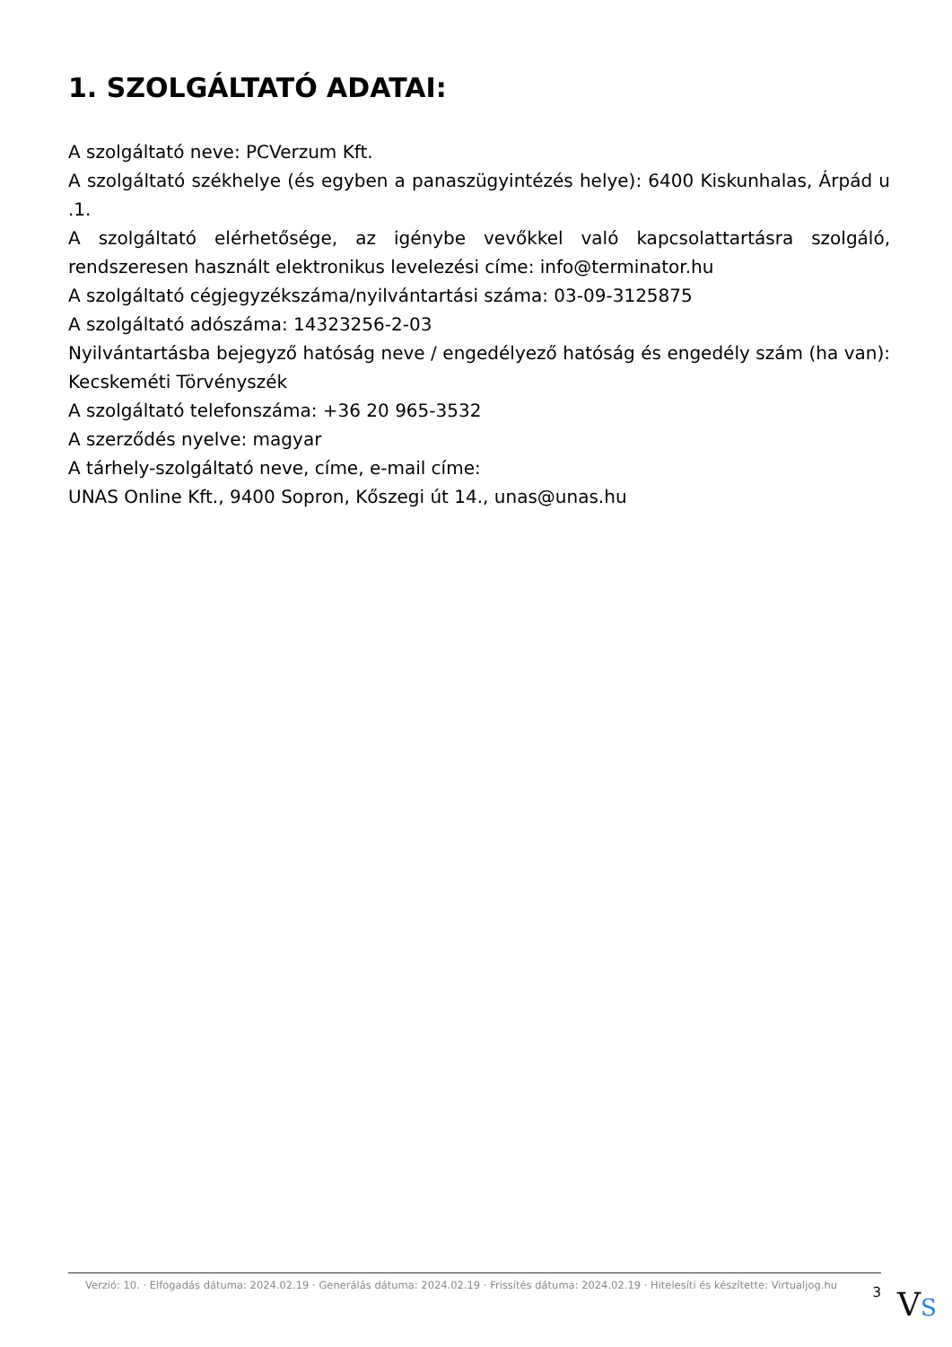1. SZOLGÁLTATÓ ADATAI:
A szolgáltató neve: PCVerzum Kft.
A szolgáltató székhelye (és egyben a panaszügyintézés helye): 6400 Kiskunhalas, Árpád u .1.
A szolgáltató elérhetősége, az igénybe vevőkkel való kapcsolattartásra szolgáló, rendszeresen használt elektronikus levelezési címe: info@terminator.hu
A szolgáltató cégjegyzékszáma/nyilvántartási száma: 03-09-3125875
A szolgáltató adószáma: 14323256-2-03
Nyilvántartásba bejegyző hatóság neve / engedélyező hatóság és engedély szám (ha van): Kecskeméti Törvényszék
A szolgáltató telefonszáma: +36 20 965-3532
A szerződés nyelve: magyar
A tárhely-szolgáltató neve, címe, e-mail címe:
UNAS Online Kft., 9400 Sopron, Kőszegi út 14., unas@unas.hu
Verzió: 10. · Elfogadás dátuma: 2024.02.19 · Generálás dátuma: 2024.02.19 · Frissítés dátuma: 2024.02.19 · Hitelesíti és készítette: Virtualjog.hu
3
VS